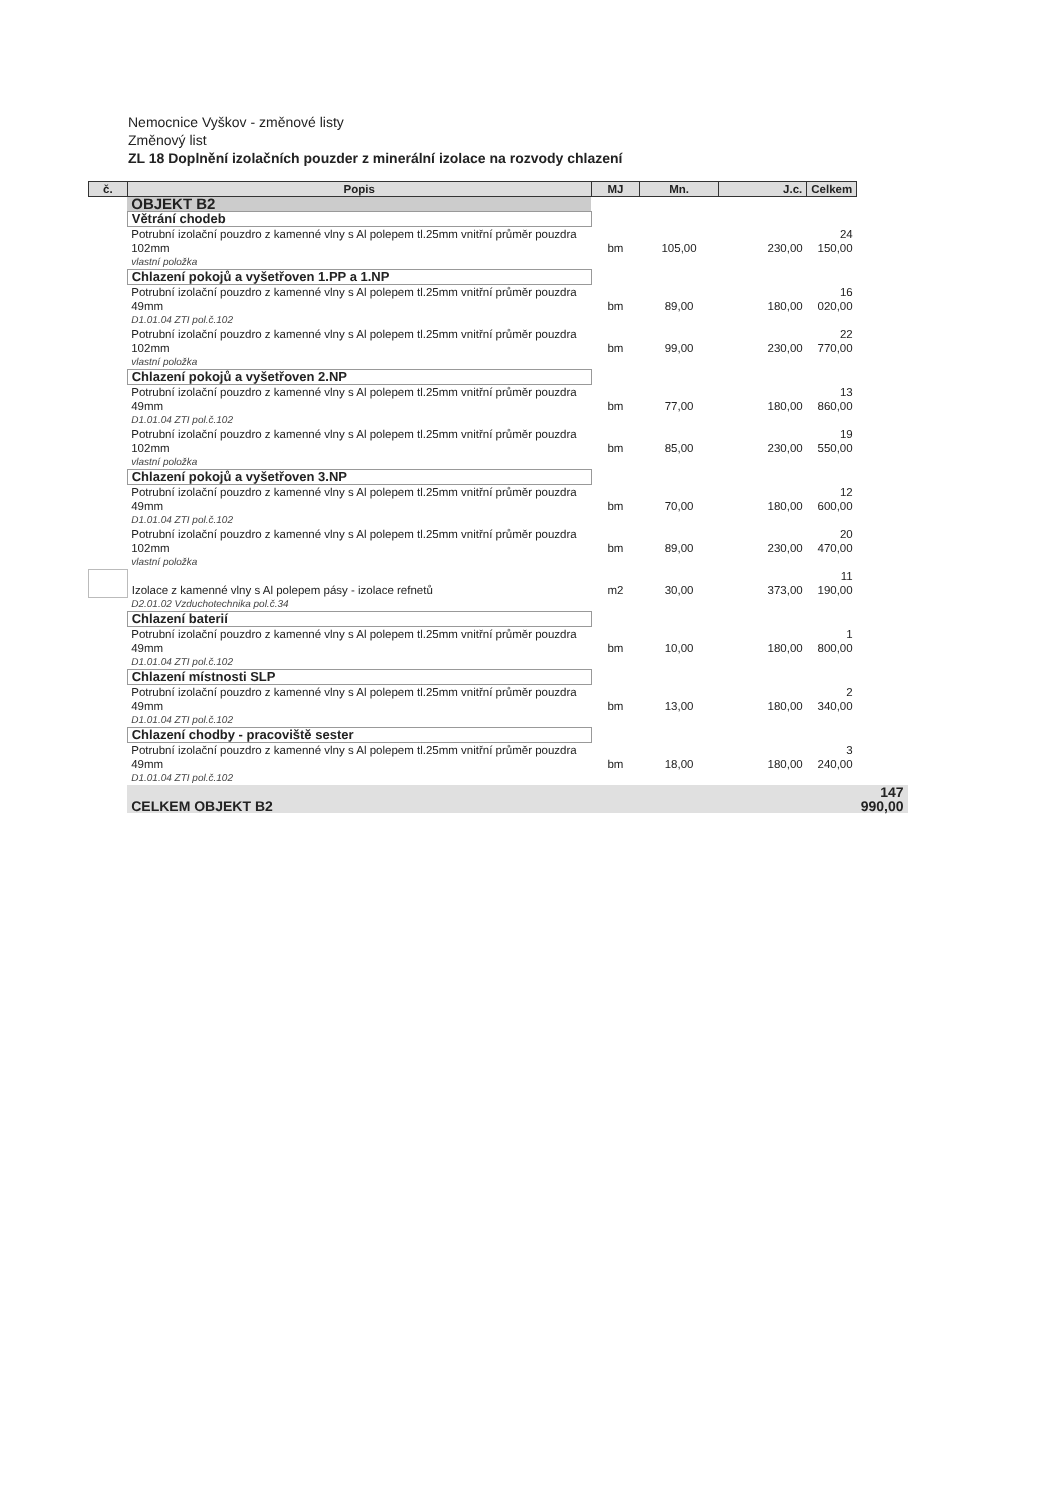Nemocnice Vyškov - změnové listy
Změnový list
ZL 18 Doplnění izolačních pouzder z minerální izolace na rozvody chlazení
| č. | Popis | MJ | Mn. | J.c. | Celkem | |
| --- | --- | --- | --- | --- | --- | --- |
| | OBJEKT B2 | | | | | |
| | Větrání chodeb | | | | | |
| | Potrubní izolační pouzdro z kamenné vlny s Al polepem tl.25mm vnitřní průměr pouzdra 102mm | bm | 105,00 | 230,00 | 24 150,00 | |
| | vlastní položka | | | | | |
| | Chlazení pokojů a vyšetřoven 1.PP a 1.NP | | | | | |
| | Potrubní izolační pouzdro z kamenné vlny s Al polepem tl.25mm vnitřní průměr pouzdra 49mm | bm | 89,00 | 180,00 | 16 020,00 | |
| | D1.01.04 ZTI pol.č.102 | | | | | |
| | Potrubní izolační pouzdro z kamenné vlny s Al polepem tl.25mm vnitřní průměr pouzdra 102mm | bm | 99,00 | 230,00 | 22 770,00 | |
| | vlastní položka | | | | | |
| | Chlazení pokojů a vyšetřoven 2.NP | | | | | |
| | Potrubní izolační pouzdro z kamenné vlny s Al polepem tl.25mm vnitřní průměr pouzdra 49mm | bm | 77,00 | 180,00 | 13 860,00 | |
| | D1.01.04 ZTI pol.č.102 | | | | | |
| | Potrubní izolační pouzdro z kamenné vlny s Al polepem tl.25mm vnitřní průměr pouzdra 102mm | bm | 85,00 | 230,00 | 19 550,00 | |
| | vlastní položka | | | | | |
| | Chlazení pokojů a vyšetřoven 3.NP | | | | | |
| | Potrubní izolační pouzdro z kamenné vlny s Al polepem tl.25mm vnitřní průměr pouzdra 49mm | bm | 70,00 | 180,00 | 12 600,00 | |
| | D1.01.04 ZTI pol.č.102 | | | | | |
| | Potrubní izolační pouzdro z kamenné vlny s Al polepem tl.25mm vnitřní průměr pouzdra 102mm | bm | 89,00 | 230,00 | 20 470,00 | |
| | vlastní položka | | | | | |
| | Izolace z kamenné vlny s Al polepem pásy - izolace refnetů | m2 | 30,00 | 373,00 | 11 190,00 | |
| | D2.01.02 Vzduchotechnika pol.č.34 | | | | | |
| | Chlazení baterií | | | | | |
| | Potrubní izolační pouzdro z kamenné vlny s Al polepem tl.25mm vnitřní průměr pouzdra 49mm | bm | 10,00 | 180,00 | 1 800,00 | |
| | D1.01.04 ZTI pol.č.102 | | | | | |
| | Chlazení místnosti SLP | | | | | |
| | Potrubní izolační pouzdro z kamenné vlny s Al polepem tl.25mm vnitřní průměr pouzdra 49mm | bm | 13,00 | 180,00 | 2 340,00 | |
| | D1.01.04 ZTI pol.č.102 | | | | | |
| | Chlazení chodby - pracoviště sester | | | | | |
| | Potrubní izolační pouzdro z kamenné vlny s Al polepem tl.25mm vnitřní průměr pouzdra 49mm | bm | 18,00 | 180,00 | 3 240,00 | |
| | D1.01.04 ZTI pol.č.102 | | | | | |
| | CELKEM OBJEKT B2 | | | | | 147 990,00 |